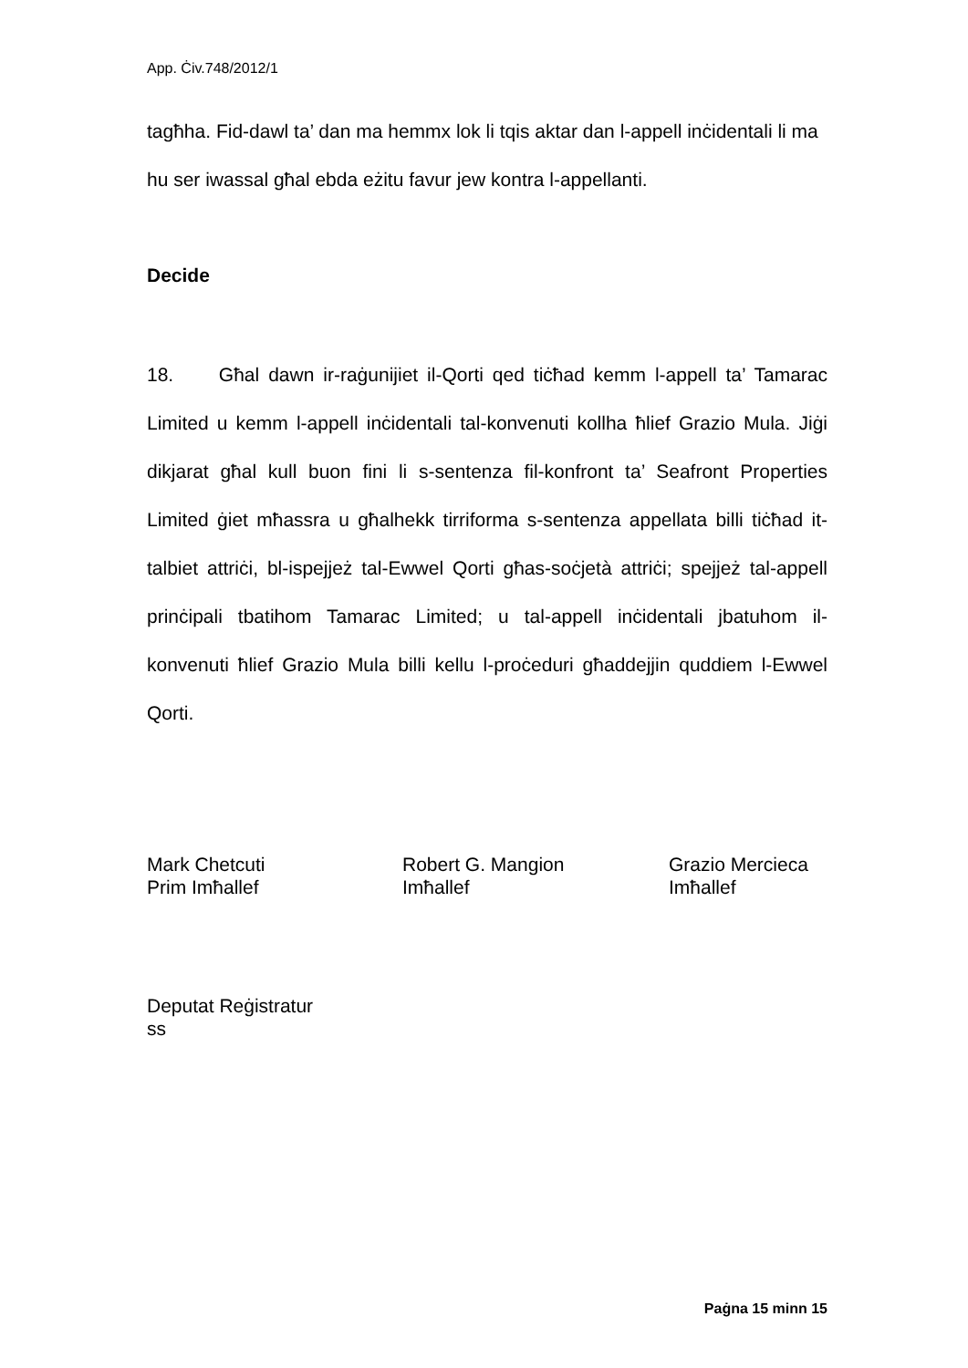App. Ċiv.748/2012/1
tagħha. Fid-dawl ta’ dan ma hemmx lok li tqis aktar dan l-appell inċidentali li ma hu ser iwassal għal ebda eżitu favur jew kontra l-appellanti.
Decide
18. Għal dawn ir-raġunijiet il-Qorti qed tiċħad kemm l-appell ta’ Tamarac Limited u kemm l-appell inċidentali tal-konvenuti kollha ħlief Grazio Mula. Jiġi dikjarat għal kull buon fini li s-sentenza fil-konfront ta’ Seafront Properties Limited ġiet mħassra u għalhekk tirriforma s-sentenza appellata billi tiċħad it-talbiet attriċi, bl-ispejjeż tal-Ewwel Qorti għas-soċjetà attriċi; spejjeż tal-appell prinċipali tbatihom Tamarac Limited; u tal-appell inċidentali jbatuhom il-konvenuti ħlief Grazio Mula billi kellu l-proċeduri għaddejjin quddiem l-Ewwel Qorti.
Mark Chetcuti
Prim Imħallef
Robert G. Mangion
Imħallef
Grazio Mercieca
Imħallef
Deputat Reġistratur
ss
Paġna 15 minn 15